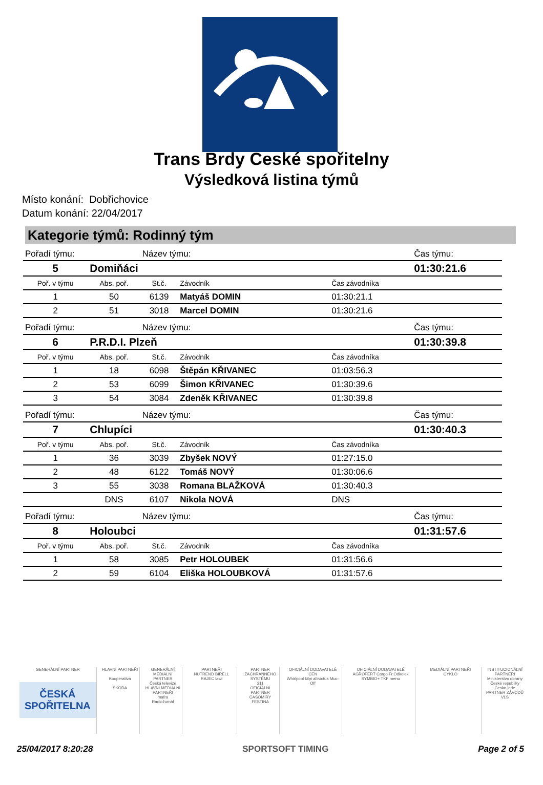Trans Brdy České spořitelny
Výsledková listina týmů
Místo konání: Dobřichovice
Datum konání: 22/04/2017
Kategorie týmů: Rodinný tým
| Pořadí týmu: | | Název týmu: | | | Čas týmu: |
| 5 | Domiňáci | | | | 01:30:21.6 |
| Poř. v týmu | Abs. poř. | St.č. | Závodník | Čas závodníka | |
| 1 | 50 | 6139 | Matyáš DOMIN | 01:30:21.1 | |
| 2 | 51 | 3018 | Marcel DOMIN | 01:30:21.6 | |
| Pořadí týmu: | | Název týmu: | | | Čas týmu: |
| 6 | P.R.D.I. Plzeň | | | | 01:30:39.8 |
| Poř. v týmu | Abs. poř. | St.č. | Závodník | Čas závodníka | |
| 1 | 18 | 6098 | Štěpán KŘIVANEC | 01:03:56.3 | |
| 2 | 53 | 6099 | Šimon KŘIVANEC | 01:30:39.6 | |
| 3 | 54 | 3084 | Zdeněk KŘIVANEC | 01:30:39.8 | |
| Pořadí týmu: | | Název týmu: | | | Čas týmu: |
| 7 | Chlupíci | | | | 01:30:40.3 |
| Poř. v týmu | Abs. poř. | St.č. | Závodník | Čas závodníka | |
| 1 | 36 | 3039 | Zbyšek NOVÝ | 01:27:15.0 | |
| 2 | 48 | 6122 | Tomáš NOVÝ | 01:30:06.6 | |
| 3 | 55 | 3038 | Romana BLAŽKOVÁ | 01:30:40.3 | |
| | DNS | 6107 | Nikola NOVÁ | DNS | |
| Pořadí týmu: | | Název týmu: | | | Čas týmu: |
| 8 | Holoubci | | | | 01:31:57.6 |
| Poř. v týmu | Abs. poř. | St.č. | Závodník | Čas závodníka | |
| 1 | 58 | 3085 | Petr HOLOUBEK | 01:31:56.6 | |
| 2 | 59 | 6104 | Eliška HOLOUBKOVÁ | 01:31:57.6 | |
GENERÁLNÍ PARTNER
ČESKÁ
SPOŘITELNA
HLAVNÍ PARTNEŘI
Kooperativa
ŠKODA
GENERÁLNÍ MEDIÁLNÍ PARTNER
Česká televize
HLAVNÍ MEDIÁLNÍ PARTNEŘI
mafra
Radiožurnál
PARTNEŘI
NUTREND BIRELL
RAJEC lawi
PARTNER ZÁCHRANNÉHO SYSTÉMU
211
OFICIÁLNÍ PARTNER ČASOMÍRY
FESTINA
OFICIÁLNÍ DODAVATELÉ CEN
Whirlpool kilpi allivictus Muc-Off
OFICIÁLNÍ DODAVATELÉ
AGROFERT Cargo Fr.Odkolek SYMBIO+ TKF menu
MEDIÁLNÍ PARTNEŘI
CYKLO
INSTITUCIONÁLNÍ PARTNEŘI
Ministerstvo obrany České republiky
Česko jede
PARTNER ZÁVODŮ
VLS
25/04/2017 8:20:28 SPORTSOFT TIMING Page 2 of 5